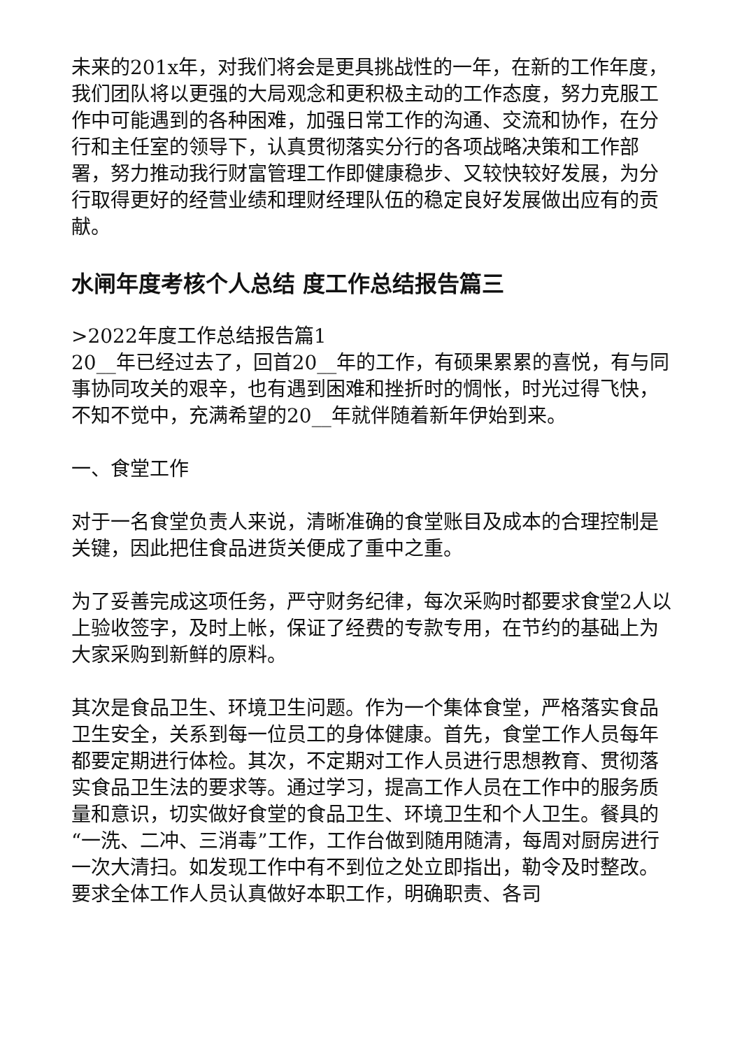未来的201x年，对我们将会是更具挑战性的一年，在新的工作年度，我们团队将以更强的大局观念和更积极主动的工作态度，努力克服工作中可能遇到的各种困难，加强日常工作的沟通、交流和协作，在分行和主任室的领导下，认真贯彻落实分行的各项战略决策和工作部署，努力推动我行财富管理工作即健康稳步、又较快较好发展，为分行取得更好的经营业绩和理财经理队伍的稳定良好发展做出应有的贡献。
水闸年度考核个人总结 度工作总结报告篇三
>2022年度工作总结报告篇1
20__年已经过去了，回首20__年的工作，有硕果累累的喜悦，有与同事协同攻关的艰辛，也有遇到困难和挫折时的惆怅，时光过得飞快，不知不觉中，充满希望的20__年就伴随着新年伊始到来。
一、食堂工作
对于一名食堂负责人来说，清晰准确的食堂账目及成本的合理控制是关键，因此把住食品进货关便成了重中之重。
为了妥善完成这项任务，严守财务纪律，每次采购时都要求食堂2人以上验收签字，及时上帐，保证了经费的专款专用，在节约的基础上为大家采购到新鲜的原料。
其次是食品卫生、环境卫生问题。作为一个集体食堂，严格落实食品卫生安全，关系到每一位员工的身体健康。首先，食堂工作人员每年都要定期进行体检。其次，不定期对工作人员进行思想教育、贯彻落实食品卫生法的要求等。通过学习，提高工作人员在工作中的服务质量和意识，切实做好食堂的食品卫生、环境卫生和个人卫生。餐具的“一洗、二冲、三消毒”工作，工作台做到随用随清，每周对厨房进行一次大清扫。如发现工作中有不到位之处立即指出，勒令及时整改。要求全体工作人员认真做好本职工作，明确职责、各司